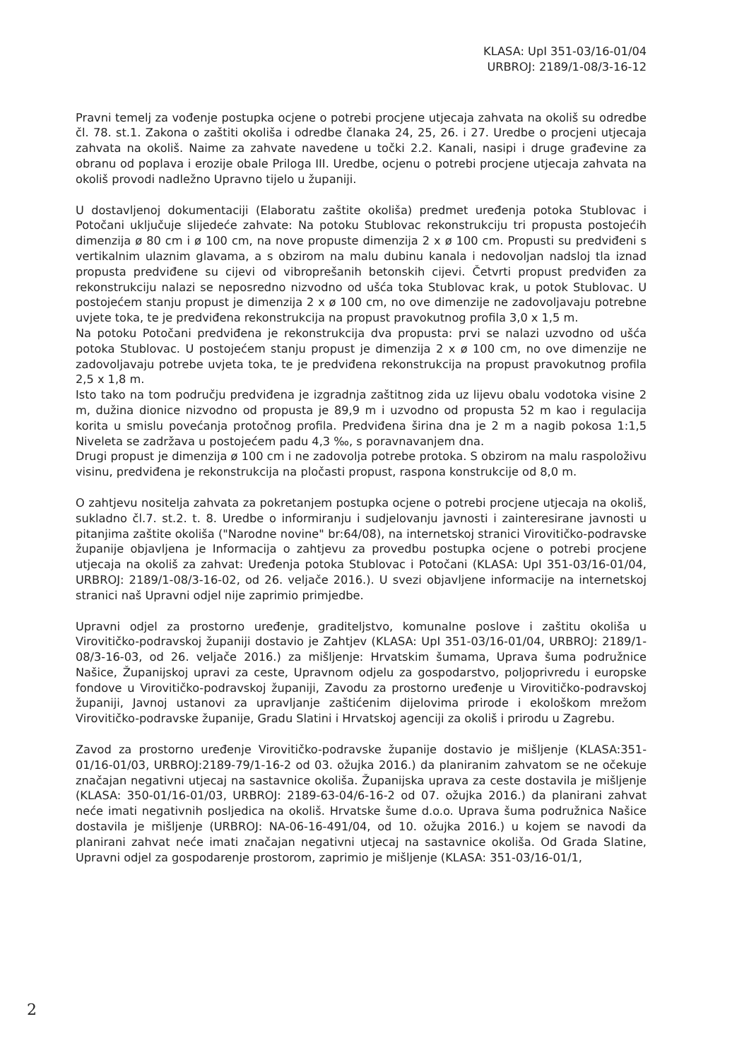KLASA: UpI 351-03/16-01/04
URBROJ: 2189/1-08/3-16-12
Pravni temelj za vođenje postupka ocjene o potrebi procjene utjecaja zahvata na okoliš su odredbe čl. 78. st.1. Zakona o zaštiti okoliša i odredbe članaka 24, 25, 26. i 27. Uredbe o procjeni utjecaja zahvata na okoliš. Naime za zahvate navedene u točki 2.2. Kanali, nasipi i druge građevine za obranu od poplava i erozije obale Priloga III. Uredbe, ocjenu o potrebi procjene utjecaja zahvata na okoliš provodi nadležno Upravno tijelo u županiji.
U dostavljenoj dokumentaciji (Elaboratu zaštite okoliša) predmet uređenja potoka Stublovac i Potočani uključuje slijedeće zahvate: Na potoku Stublovac rekonstrukciju tri propusta postojećih dimenzija ø 80 cm i ø 100 cm, na nove propuste dimenzija 2 x ø 100 cm. Propusti su predviđeni s vertikalnim ulaznim glavama, a s obzirom na malu dubinu kanala i nedovoljan nadsloj tla iznad propusta predviđene su cijevi od vibroprešanih betonskih cijevi. Četvrti propust predviđen za rekonstrukciju nalazi se neposredno nizvodno od ušća toka Stublovac krak, u potok Stublovac. U postojećem stanju propust je dimenzija 2 x ø 100 cm, no ove dimenzije ne zadovoljavaju potrebne uvjete toka, te je predviđena rekonstrukcija na propust pravokutnog profila 3,0 x 1,5 m.
Na potoku Potočani predviđena je rekonstrukcija dva propusta: prvi se nalazi uzvodno od ušća potoka Stublovac. U postojećem stanju propust je dimenzija 2 x ø 100 cm, no ove dimenzije ne zadovoljavaju potrebe uvjeta toka, te je predviđena rekonstrukcija na propust pravokutnog profila 2,5 x 1,8 m.
Isto tako na tom području predviđena je izgradnja zaštitnog zida uz lijevu obalu vodotoka visine 2 m, dužina dionice nizvodno od propusta je 89,9 m i uzvodno od propusta 52 m kao i regulacija korita u smislu povećanja protočnog profila. Predviđena širina dna je 2 m a nagib pokosa 1:1,5 Niveleta se zadržava u postojećem padu 4,3 ‰, s poravnavanjem dna.
Drugi propust je dimenzija ø 100 cm i ne zadovolja potrebe protoka. S obzirom na malu raspoloživu visinu, predviđena je rekonstrukcija na pločasti propust, raspona konstrukcije od 8,0 m.
O zahtjevu nositelja zahvata za pokretanjem postupka ocjene o potrebi procjene utjecaja na okoliš, sukladno čl.7. st.2. t. 8. Uredbe o informiranju i sudjelovanju javnosti i zainteresirane javnosti u pitanjima zaštite okoliša ("Narodne novine" br:64/08), na internetskoj stranici Virovitičko-podravske županije objavljena je Informacija o zahtjevu za provedbu postupka ocjene o potrebi procjene utjecaja na okoliš za zahvat: Uređenja potoka Stublovac i Potočani (KLASA: UpI 351-03/16-01/04, URBROJ: 2189/1-08/3-16-02, od 26. veljače 2016.). U svezi objavljene informacije na internetskoj stranici naš Upravni odjel nije zaprimio primjedbe.
Upravni odjel za prostorno uređenje, graditeljstvo, komunalne poslove i zaštitu okoliša u Virovitičko-podravskoj županiji dostavio je Zahtjev (KLASA: UpI 351-03/16-01/04, URBROJ: 2189/1-08/3-16-03, od 26. veljače 2016.) za mišljenje: Hrvatskim šumama, Uprava šuma podružnice Našice, Županijskoj upravi za ceste, Upravnom odjelu za gospodarstvo, poljoprivredu i europske fondove u Virovitičko-podravskoj županiji, Zavodu za prostorno uređenje u Virovitičko-podravskoj županiji, Javnoj ustanovi za upravljanje zaštićenim dijelovima prirode i ekološkom mrežom Virovitičko-podravske županije, Gradu Slatini i Hrvatskoj agenciji za okoliš i prirodu u Zagrebu.
Zavod za prostorno uređenje Virovitičko-podravske županije dostavio je mišljenje (KLASA:351-01/16-01/03, URBROJ:2189-79/1-16-2 od 03. ožujka 2016.) da planiranim zahvatom se ne očekuje značajan negativni utjecaj na sastavnice okoliša. Županijska uprava za ceste dostavila je mišljenje (KLASA: 350-01/16-01/03, URBROJ: 2189-63-04/6-16-2 od 07. ožujka 2016.) da planirani zahvat neće imati negativnih posljedica na okoliš. Hrvatske šume d.o.o. Uprava šuma podružnica Našice dostavila je mišljenje (URBROJ: NA-06-16-491/04, od 10. ožujka 2016.) u kojem se navodi da planirani zahvat neće imati značajan negativni utjecaj na sastavnice okoliša. Od Grada Slatine, Upravni odjel za gospodarenje prostorom, zaprimio je mišljenje (KLASA: 351-03/16-01/1,
2